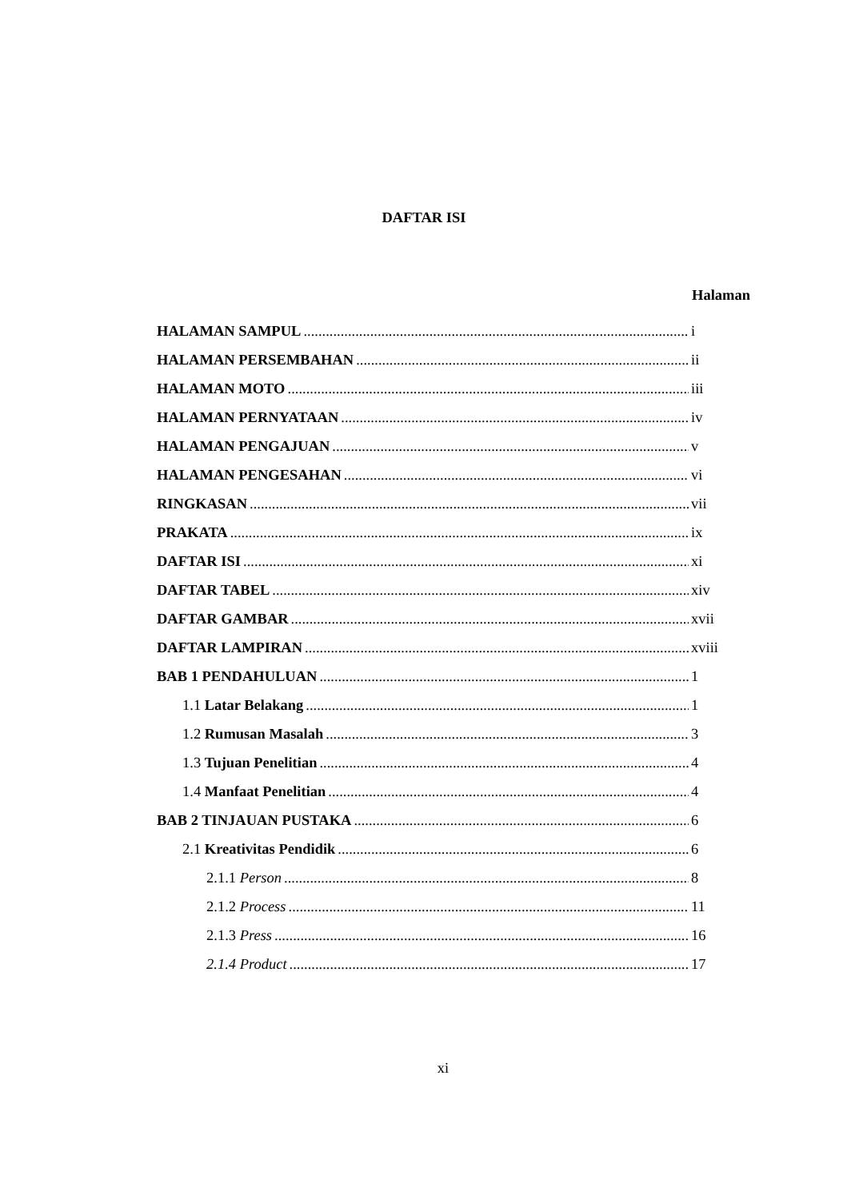DAFTAR ISI
Halaman
HALAMAN SAMPUL i
HALAMAN PERSEMBAHAN ii
HALAMAN MOTO iii
HALAMAN PERNYATAAN iv
HALAMAN PENGAJUAN v
HALAMAN PENGESAHAN vi
RINGKASAN vii
PRAKATA ix
DAFTAR ISI xi
DAFTAR TABEL xiv
DAFTAR GAMBAR xvii
DAFTAR LAMPIRAN xviii
BAB 1 PENDAHULUAN 1
1.1 Latar Belakang 1
1.2 Rumusan Masalah 3
1.3 Tujuan Penelitian 4
1.4 Manfaat Penelitian 4
BAB 2 TINJAUAN PUSTAKA 6
2.1 Kreativitas Pendidik 6
2.1.1 Person 8
2.1.2 Process 11
2.1.3 Press 16
2.1.4 Product 17
xi